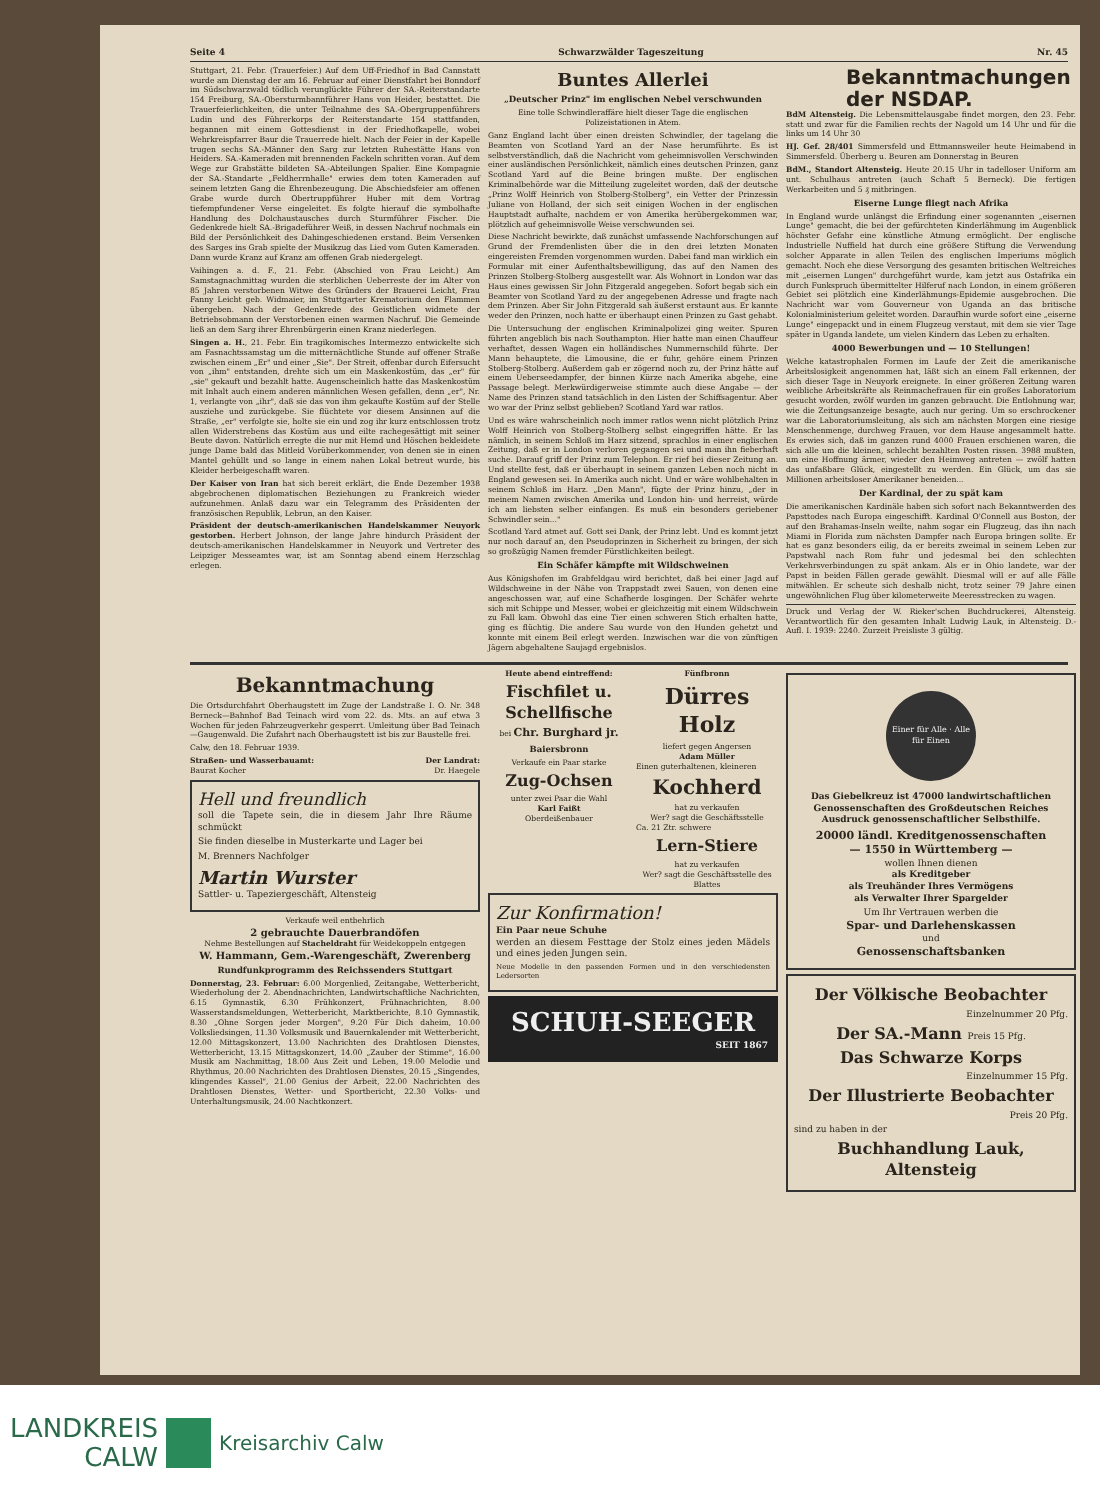Seite 4 Schwarzwälder Tageszeitung Nr. 45
Stuttgart, 21. Febr. (Trauerfeier.) Auf dem Uff-Friedhof in Bad Cannstatt wurde am Dienstag der am 16. Februar auf einer Dienstfahrt bei Bonndorf im Südschwarzwald tödlich verunglückte Führer der SA.-Reiterstandarte 154 Freiburg, SA.-Obersturmbannführer Hans von Heider, bestattet. Die Trauerfeierlichkeiten, die unter Teilnahme des SA.-Obergruppenführers Ludin und des Führerkorps der Reiterstandarte 154 stattfanden, begannen mit einem Gottesdienst in der Friedhofkapelle, wobei Wehrkreispfarrer Baur die Trauerrede hielt. Nach der Feier in der Kapelle trugen sechs SA.-Männer den Sarg zur letzten Ruhestätte Hans von Heiders. SA.-Kameraden mit brennenden Fackeln schritten voran. Auf dem Wege zur Grabstätte bildeten SA.-Abteilungen Spalier. Eine Kompagnie der SA.-Standarte „Feldherrnhalle" erwies dem toten Kameraden auf seinem letzten Gang die Ehrenbezeugung. Die Abschiedsfeier am offenen Grabe wurde durch Obertruppführer Huber mit dem Vortrag tiefempfundener Verse eingeleitet. Es folgte hierauf die symbolhafte Handlung des Dolchaustausches durch Sturmführer Fischer. Die Gedenkrede hielt SA.-Brigadeführer Weiß, in dessen Nachruf nochmals ein Bild der Persönlichkeit des Dahingeschiedenen erstand. Beim Versenken des Sarges ins Grab spielte der Musikzug das Lied vom Guten Kameraden. Dann wurde Kranz auf Kranz am offenen Grab niedergelegt.
Vaihingen a. d. F., 21. Febr. (Abschied von Frau Leicht.) Am Samstagnachmittag wurden die sterblichen Ueberreste der im Alter von 85 Jahren verstorbenen Witwe des Gründers der Brauerei Leicht, Frau Fanny Leicht geb. Widmaier, im Stuttgarter Krematorium den Flammen übergeben. Nach der Gedenkrede des Geistlichen widmete der Betriebsobmann der Verstorbenen einen warmen Nachruf. Die Gemeinde ließ an dem Sarg ihrer Ehrenbürgerin einen Kranz niederlegen.
Singen a. H., 21. Febr. Ein tragikomisches Intermezzo entwickelte sich am Fasnachtssamstag um die mitternächtliche Stunde auf offener Straße zwischen einem „Er" und einer „Sie". Der Streit, offenbar durch Eifersucht von „ihm" entstanden, drehte sich um ein Maskenkostüm, das „er" für „sie" gekauft und bezahlt hatte. Augenscheinlich hatte das Maskenkostüm mit Inhalt auch einem anderen männlichen Wesen gefallen, denn „er", Nr. 1, verlangte von „ihr", daß sie das von ihm gekaufte Kostüm auf der Stelle ausziehe und zurückgebe. Sie flüchtete vor diesem Ansinnen auf die Straße, „er" verfolgte sie, holte sie ein und zog ihr kurz entschlossen trotz allen Widerstrebens das Kostüm aus und eilte rachegesättigt mit seiner Beute davon. Natürlich erregte die nur mit Hemd und Höschen bekleidete junge Dame bald das Mitleid Vorüberkommender, von denen sie in einen Mantel gehüllt und so lange in einem nahen Lokal betreut wurde, bis Kleider herbeigeschafft waren.
Der Kaiser von Iran hat sich bereit erklärt, die Ende Dezember 1938 abgebrochenen diplomatischen Beziehungen zu Frankreich wieder aufzunehmen. Anlaß dazu war ein Telegramm des Präsidenten der französischen Republik, Lebrun, an den Kaiser.
Präsident der deutsch-amerikanischen Handelskammer Neuyork gestorben. Herbert Johnson, der lange Jahre hindurch Präsident der deutsch-amerikanischen Handelskammer in Neuyork und Vertreter des Leipziger Messeamtes war, ist am Sonntag abend einem Herzschlag erlegen.
Buntes Allerlei
„Deutscher Prinz" im englischen Nebel verschwunden
Eine tolle Schwindleraffäre hielt dieser Tage die englischen Polizeistationen in Atem.
Ganz England lacht über einen dreisten Schwindler, der tagelang die Beamten von Scotland Yard an der Nase herumführte. Es ist selbstverständlich, daß die Nachricht vom geheimnisvollen Verschwinden einer ausländischen Persönlichkeit, nämlich eines deutschen Prinzen, ganz Scotland Yard auf die Beine bringen mußte. Der englischen Kriminalbehörde war die Mitteilung zugeleitet worden, daß der deutsche „Prinz Wolff Heinrich von Stolberg-Stolberg", ein Vetter der Prinzessin Juliane von Holland, der sich seit einigen Wochen in der englischen Hauptstadt aufhalte, nachdem er von Amerika herübergekommen war, plötzlich auf geheimnisvolle Weise verschwunden sei.
Diese Nachricht bewirkte, daß zunächst umfassende Nachforschungen auf Grund der Fremdenlisten über die in den drei letzten Monaten eingereisten Fremden vorgenommen wurden. Dabei fand man wirklich ein Formular mit einer Aufenthaltsbewilligung, das auf den Namen des Prinzen Stolberg-Stolberg ausgestellt war. Als Wohnort in London war das Haus eines gewissen Sir John Fitzgerald angegeben. Sofort begab sich ein Beamter von Scotland Yard zu der angegebenen Adresse und fragte nach dem Prinzen. Aber Sir John Fitzgerald sah äußerst erstaunt aus. Er kannte weder den Prinzen, noch hatte er überhaupt einen Prinzen zu Gast gehabt.
Die Untersuchung der englischen Kriminalpolizei ging weiter. Spuren führten angeblich bis nach Southampton. Hier hatte man einen Chauffeur verhaftet, dessen Wagen ein holländisches Nummernschild führte. Der Mann behauptete, die Limousine, die er fuhr, gehöre einem Prinzen Stolberg-Stolberg. Außerdem gab er zögernd noch zu, der Prinz hätte auf einem Ueberseedampfer, der binnen Kürze nach Amerika abgehe, eine Passage belegt. Merkwürdigerweise stimmte auch diese Angabe — der Name des Prinzen stand tatsächlich in den Listen der Schiffsagentur. Aber wo war der Prinz selbst geblieben? Scotland Yard war ratlos.
Und es wäre wahrscheinlich noch immer ratlos wenn nicht plötzlich Prinz Wolff Heinrich von Stolberg-Stolberg selbst eingegriffen hätte. Er las nämlich, in seinem Schloß im Harz sitzend, sprachlos in einer englischen Zeitung, daß er in London verloren gegangen sei und man ihn fieberhaft suche. Darauf griff der Prinz zum Telephon. Er rief bei dieser Zeitung an. Und stellte fest, daß er überhaupt in seinem ganzen Leben noch nicht in England gewesen sei. In Amerika auch nicht. Und er wäre wohlbehalten in seinem Schloß im Harz. „Den Mann", fügte der Prinz hinzu, „der in meinem Namen zwischen Amerika und London hin- und herreist, würde ich am liebsten selber einfangen. Es muß ein besonders geriebener Schwindler sein..."
Scotland Yard atmet auf. Gott sei Dank, der Prinz lebt. Und es kommt jetzt nur noch darauf an, den Pseudoprinzen in Sicherheit zu bringen, der sich so großzügig Namen fremder Fürstlichkeiten beilegt.
Ein Schäfer kämpfte mit Wildschweinen
Aus Königshofen im Grabfeldgau wird berichtet, daß bei einer Jagd auf Wildschweine in der Nähe von Trappstadt zwei Sauen, von denen eine angeschossen war, auf eine Schafherde losgingen. Der Schäfer wehrte sich mit Schippe und Messer, wobei er gleichzeitig mit einem Wildschwein zu Fall kam. Obwohl das eine Tier einen schweren Stich erhalten hatte, ging es flüchtig. Die andere Sau wurde von den Hunden gehetzt und konnte mit einem Beil erlegt werden. Inzwischen war die von zünftigen Jägern abgehaltene Saujagd ergebnislos.
Bekanntmachungen der NSDAP.
BdM Altensteig. Die Lebensmittelausgabe findet morgen, den 23. Febr. statt und zwar für die Familien rechts der Nagold um 14 Uhr und für die links um 14 Uhr 30
HJ. Gef. 28/401 Simmersfeld und Ettmannsweiler heute Heimabend in Simmersfeld. Überberg u. Beuren am Donnerstag in Beuren
BdM., Standort Altensteig. Heute 20.15 Uhr in tadelloser Uniform am unt. Schulhaus antreten (auch Schaft 5 Berneck). Die fertigen Werkarbeiten und 5 ₰ mitbringen.
Eiserne Lunge fliegt nach Afrika
In England wurde unlängst die Erfindung einer sogenannten „eisernen Lunge" gemacht, die bei der gefürchteten Kinderlähmung im Augenblick höchster Gefahr eine künstliche Atmung ermöglicht. Der englische Industrielle Nuffield hat durch eine größere Stiftung die Verwendung solcher Apparate in allen Teilen des englischen Imperiums möglich gemacht. Noch ehe diese Versorgung des gesamten britischen Weltreiches mit „eisernen Lungen" durchgeführt wurde, kam jetzt aus Ostafrika ein durch Funkspruch übermittelter Hilferuf nach London, in einem größeren Gebiet sei plötzlich eine Kinderlähmungs-Epidemie ausgebrochen. Die Nachricht war vom Gouverneur von Uganda an das britische Kolonialministerium geleitet worden. Daraufhin wurde sofort eine „eiserne Lunge" eingepackt und in einem Flugzeug verstaut, mit dem sie vier Tage später in Uganda landete, um vielen Kindern das Leben zu erhalten.
4000 Bewerbungen und — 10 Stellungen!
Welche katastrophalen Formen im Laufe der Zeit die amerikanische Arbeitslosigkeit angenommen hat, läßt sich an einem Fall erkennen, der sich dieser Tage in Neuyork ereignete. In einer größeren Zeitung waren weibliche Arbeitskräfte als Reinmachefrauen für ein großes Laboratorium gesucht worden, zwölf wurden im ganzen gebraucht. Die Entlohnung war, wie die Zeitungsanzeige besagte, auch nur gering. Um so erschrockener war die Laboratoriumsleitung, als sich am nächsten Morgen eine riesige Menschenmenge, durchweg Frauen, vor dem Hause angesammelt hatte. Es erwies sich, daß im ganzen rund 4000 Frauen erschienen waren, die sich alle um die kleinen, schlecht bezahlten Posten rissen. 3988 mußten, um eine Hoffnung ärmer, wieder den Heimweg antreten — zwölf hatten das unfaßbare Glück, eingestellt zu werden. Ein Glück, um das sie Millionen arbeitsloser Amerikaner beneiden...
Der Kardinal, der zu spät kam
Die amerikanischen Kardinäle haben sich sofort nach Bekanntwerden des Papsttodes nach Europa eingeschifft. Kardinal O'Connell aus Boston, der auf den Brahamas-Inseln weilte, nahm sogar ein Flugzeug, das ihn nach Miami in Florida zum nächsten Dampfer nach Europa bringen sollte. Er hat es ganz besonders eilig, da er bereits zweimal in seinem Leben zur Papstwahl nach Rom fuhr und jedesmal bei den schlechten Verkehrsverbindungen zu spät ankam. Als er in Ohio landete, war der Papst in beiden Fällen gerade gewählt. Diesmal will er auf alle Fälle mitwählen. Er scheute sich deshalb nicht, trotz seiner 79 Jahre einen ungewöhnlichen Flug über kilometerweite Meeresstrecken zu wagen.
Druck und Verlag der W. Rieker'schen Buchdruckerei, Altensteig. Verantwortlich für den gesamten Inhalt Ludwig Lauk, in Altensteig. D.-Aufl. I. 1939: 2240. Zurzeit Preisliste 3 gültig.
Bekanntmachung
Die Ortsdurchfahrt Oberhaugstett im Zuge der Landstraße I. O. Nr. 348 Berneck—Bahnhof Bad Teinach wird vom 22. ds. Mts. an auf etwa 3 Wochen für jeden Fahrzeugverkehr gesperrt. Umleitung über Bad Teinach—Gaugenwald. Die Zufahrt nach Oberhaugstett ist bis zur Baustelle frei.
Calw, den 18. Februar 1939.
Straßen- und Wasserbauamt: Der Landrat:
Baurat Kocher Dr. Haegele
Hell und freundlich
soll die Tapete sein, die in diesem Jahr Ihre Räume schmückt
Sie finden dieselbe in Musterkarte und Lager bei
M. Brenners Nachfolger
Martin Wurster
Sattler- u. Tapeziergeschäft, Altensteig
Verkaufe weil entbehrlich
2 gebrauchte Dauerbrandöfen
Nehme Bestellungen auf Stacheldraht für Weidekoppeln entgegen
W. Hammann, Gem.-Warengeschäft, Zwerenberg
Rundfunkprogramm des Reichssenders Stuttgart
Donnerstag, 23. Februar: 6.00 Morgenlied, Zeitangabe, Wetterbericht, Wiederholung der 2. Abendnachrichten, Landwirtschaftliche Nachrichten, 6.15 Gymnastik, 6.30 Frühkonzert, Frühnachrichten, 8.00 Wasserstandsmeldungen, Wetterbericht, Marktberichte, 8.10 Gymnastik, 8.30 „Ohne Sorgen jeder Morgen", 9.20 Für Dich daheim, 10.00 Volksliedsingen, 11.30 Volksmusik und Bauernkalender mit Wetterbericht, 12.00 Mittagskonzert, 13.00 Nachrichten des Drahtlosen Dienstes, Wetterbericht, 13.15 Mittagskonzert, 14.00 „Zauber der Stimme", 16.00 Musik am Nachmittag, 18.00 Aus Zeit und Leben, 19.00 Melodie und Rhythmus, 20.00 Nachrichten des Drahtlosen Dienstes, 20.15 „Singendes, klingendes Kassel", 21.00 Genius der Arbeit, 22.00 Nachrichten des Drahtlosen Dienstes, Wetter- und Sportbericht, 22.30 Volks- und Unterhaltungsmusik, 24.00 Nachtkonzert.
Heute abend eintreffend:
Fischfilet u. Schellfische
bei Chr. Burghard jr.
Baiersbronn
Verkaufe ein Paar starke
Zug-Ochsen
unter zwei Paar die Wahl
Karl Faißt
Oberdeißenbauer
Fünfbronn
Dürres Holz
liefert gegen Angersen
Adam Müller
Einen guterhaltenen, kleineren
Kochherd
hat zu verkaufen
Wer? sagt die Geschäftsstelle
Ca. 21 Ztr. schwere
Lern-Stiere
hat zu verkaufen
Wer? sagt die Geschäftsstelle des Blattes
Zur Konfirmation!
Ein Paar neue Schuhe
werden an diesem Festtage der Stolz eines jeden Mädels und eines jeden Jungen sein.
Neue Modelle in den passenden Formen und in den verschiedensten Ledersorten
SCHUH-SEEGER
SEIT 1867
Einer für Alle · Alle für Einen
Das Giebelkreuz ist 47000 landwirtschaftlichen Genossenschaften des Großdeutschen Reiches Ausdruck genossenschaftlicher Selbsthilfe.
20000 ländl. Kreditgenossenschaften
— 1550 in Württemberg —
wollen Ihnen dienen
als Kreditgeber
als Treuhänder Ihres Vermögens
als Verwalter Ihrer Spargelder
Um Ihr Vertrauen werben die
Spar- und Darlehenskassen
und
Genossenschaftsbanken
Der Völkische Beobachter
Einzelnummer 20 Pfg.
Der SA.-Mann Preis 15 Pfg.
Das Schwarze Korps
Einzelnummer 15 Pfg.
Der Illustrierte Beobachter
Preis 20 Pfg.
sind zu haben in der
Buchhandlung Lauk, Altensteig
LANDKREIS
CALW
Kreisarchiv Calw